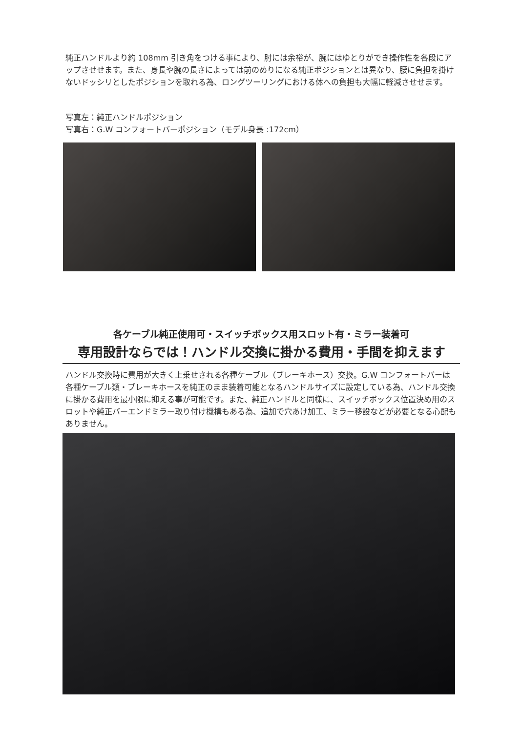純正ハンドルより約 108mm 引き角をつける事により、肘には余裕が、腕にはゆとりができ操作性を各段にアップさせせます。また、身長や腕の長さによっては前のめりになる純正ポジションとは異なり、腰に負担を掛けないドッシリとしたポジションを取れる為、ロングツーリングにおける体への負担も大幅に軽減させせます。
写真左：純正ハンドルポジション
写真右：G.W コンフォートバーポジション（モデル身長 :172cm）
各ケーブル純正使用可・スイッチボックス用スロット有・ミラー装着可
専用設計ならでは！ハンドル交換に掛かる費用・手間を抑えます
ハンドル交換時に費用が大きく上乗せされる各種ケーブル（ブレーキホース）交換。G.W コンフォートバーは各種ケーブル類・ブレーキホースを純正のまま装着可能となるハンドルサイズに設定している為、ハンドル交換に掛かる費用を最小限に抑える事が可能です。また、純正ハンドルと同様に、スイッチボックス位置決め用のスロットや純正バーエンドミラー取り付け機構もある為、追加で穴あけ加工、ミラー移設などが必要となる心配もありません。